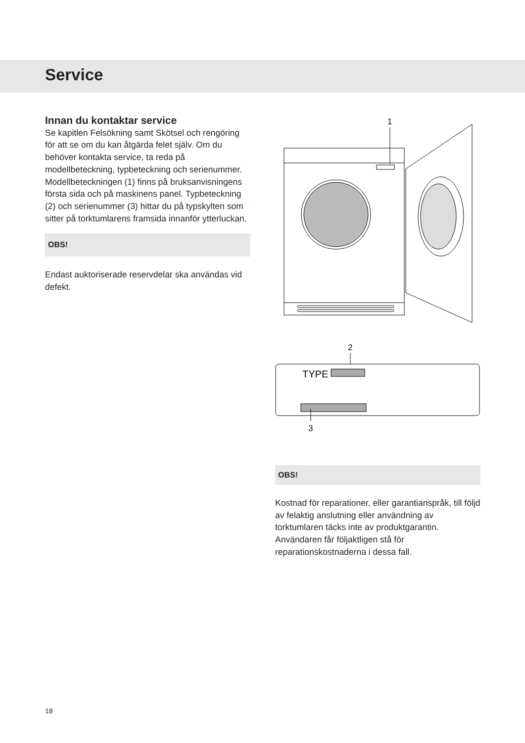Service
Innan du kontaktar service
Se kapitlen Felsökning samt Skötsel och rengöring för att se om du kan åtgärda felet själv. Om du behöver kontakta service, ta reda på modellbeteckning, typbeteckning och serienummer.
Modellbeteckningen (1) finns på bruksanvisningens första sida och på maskinens panel. Typbeteckning (2) och serienummer (3) hittar du på typskylten som sitter på torktumlarens framsida innanför ytterluckan.
OBS!
Endast auktoriserade reservdelar ska användas vid defekt.
1
2
TYPE
3
OBS!
Kostnad för reparationer, eller garantianspråk, till följd av felaktig anslutning eller användning av torktumlaren täcks inte av produktgarantin. Användaren får följaktligen stå för reparationskostnaderna i dessa fall.
18